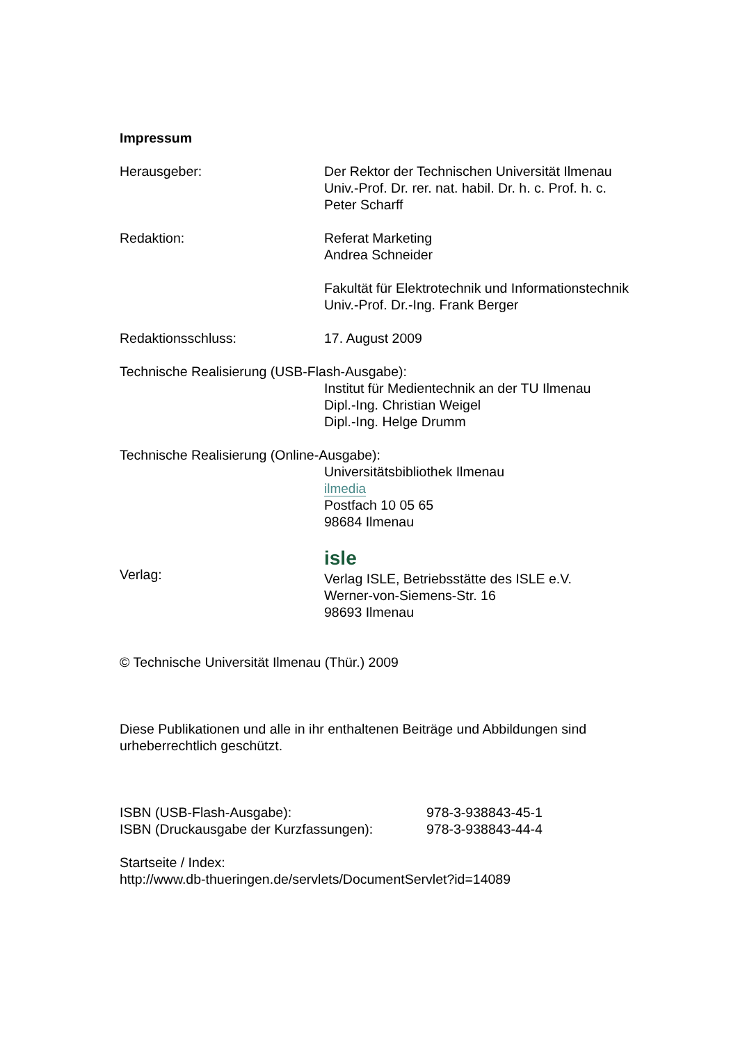Impressum
Herausgeber: Der Rektor der Technischen Universität Ilmenau
Univ.-Prof. Dr. rer. nat. habil. Dr. h. c. Prof. h. c.
Peter Scharff
Redaktion: Referat Marketing
Andrea Schneider
Fakultät für Elektrotechnik und Informationstechnik
Univ.-Prof. Dr.-Ing. Frank Berger
Redaktionsschluss: 17. August 2009
Technische Realisierung (USB-Flash-Ausgabe):
Institut für Medientechnik an der TU Ilmenau
Dipl.-Ing. Christian Weigel
Dipl.-Ing. Helge Drumm
Technische Realisierung (Online-Ausgabe):
Universitätsbibliothek Ilmenau
ilmedia
Postfach 10 05 65
98684 Ilmenau
Verlag:
isle
Verlag ISLE, Betriebsstätte des ISLE e.V.
Werner-von-Siemens-Str. 16
98693 Ilmenau
© Technische Universität Ilmenau (Thür.) 2009
Diese Publikationen und alle in ihr enthaltenen Beiträge und Abbildungen sind urheberrechtlich geschützt.
ISBN (USB-Flash-Ausgabe): 978-3-938843-45-1
ISBN (Druckausgabe der Kurzfassungen):
978-3-938843-44-4
Startseite / Index:
http://www.db-thueringen.de/servlets/DocumentServlet?id=14089